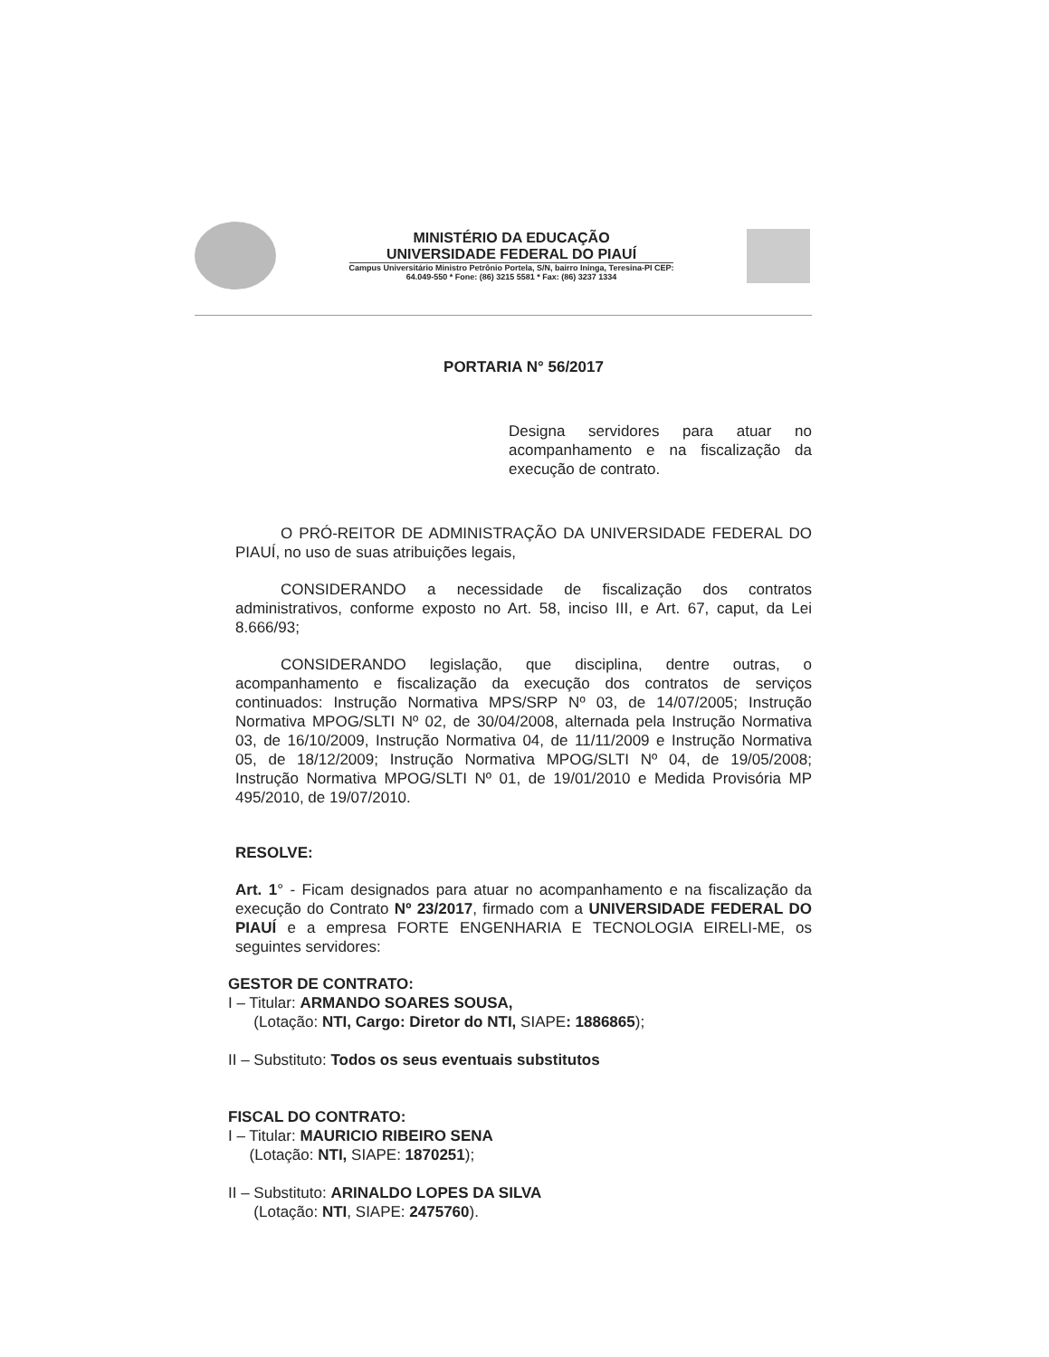MINISTÉRIO DA EDUCAÇÃO
UNIVERSIDADE FEDERAL DO PIAUÍ
Campus Universitário Ministro Petrônio Portela, S/N, bairro Ininga, Teresina-PI CEP:
64.049-550 * Fone: (86) 3215 5581 * Fax: (86) 3237 1334
PORTARIA N° 56/2017
Designa servidores para atuar no acompanhamento e na fiscalização da execução de contrato.
O PRÓ-REITOR DE ADMINISTRAÇÃO DA UNIVERSIDADE FEDERAL DO PIAUÍ, no uso de suas atribuições legais,
CONSIDERANDO a necessidade de fiscalização dos contratos administrativos, conforme exposto no Art. 58, inciso III, e Art. 67, caput, da Lei 8.666/93;
CONSIDERANDO legislação, que disciplina, dentre outras, o acompanhamento e fiscalização da execução dos contratos de serviços continuados: Instrução Normativa MPS/SRP Nº 03, de 14/07/2005; Instrução Normativa MPOG/SLTI Nº 02, de 30/04/2008, alternada pela Instrução Normativa 03, de 16/10/2009, Instrução Normativa 04, de 11/11/2009 e Instrução Normativa 05, de 18/12/2009; Instrução Normativa MPOG/SLTI Nº 04, de 19/05/2008; Instrução Normativa MPOG/SLTI Nº 01, de 19/01/2010 e Medida Provisória MP 495/2010, de 19/07/2010.
RESOLVE:
Art. 1° - Ficam designados para atuar no acompanhamento e na fiscalização da execução do Contrato Nº 23/2017, firmado com a UNIVERSIDADE FEDERAL DO PIAUÍ e a empresa FORTE ENGENHARIA E TECNOLOGIA EIRELI-ME, os seguintes servidores:
GESTOR DE CONTRATO:
I – Titular: ARMANDO SOARES SOUSA,
(Lotação: NTI, Cargo: Diretor do NTI, SIAPE: 1886865);
II – Substituto: Todos os seus eventuais substitutos
FISCAL DO CONTRATO:
I – Titular: MAURICIO RIBEIRO SENA
(Lotação: NTI, SIAPE: 1870251);
II – Substituto: ARINALDO LOPES DA SILVA
(Lotação: NTI, SIAPE: 2475760).